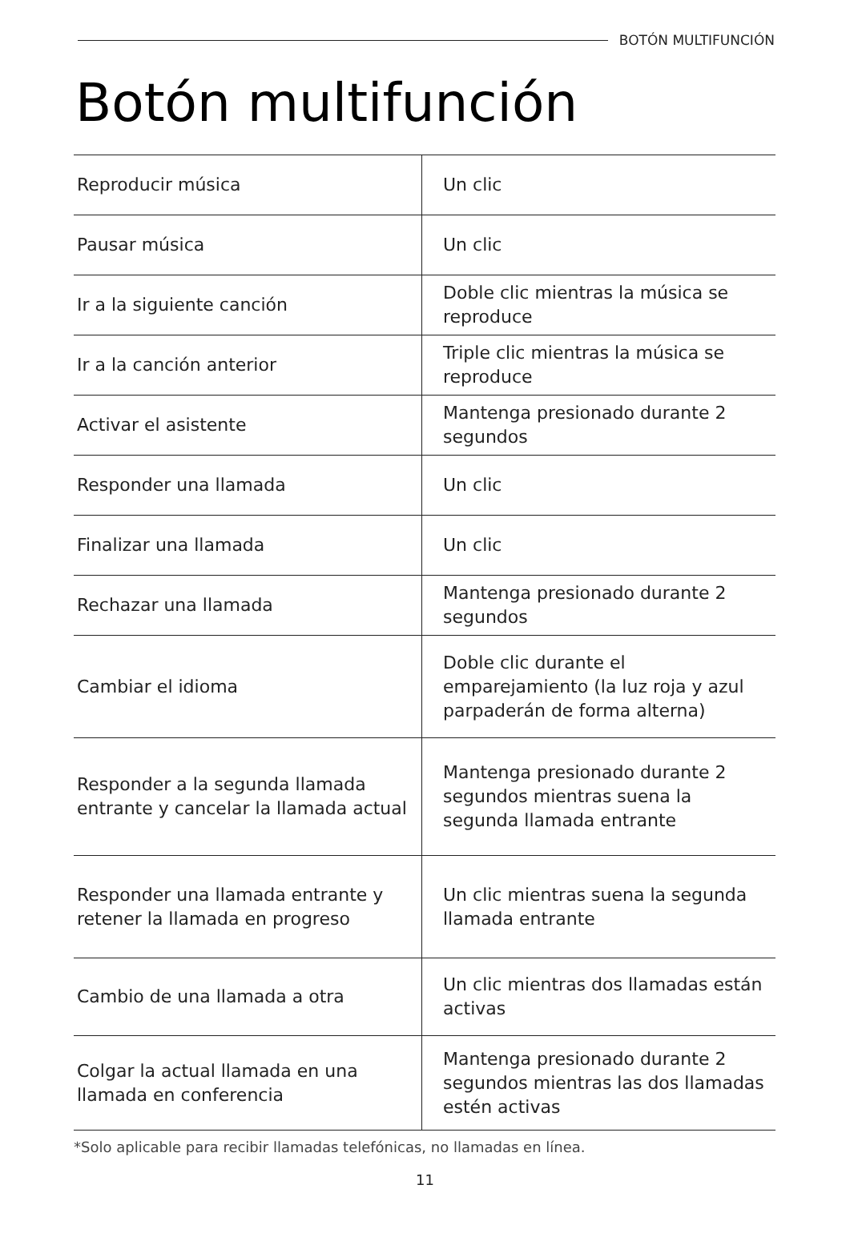BOTÓN MULTIFUNCIÓN
Botón multifunción
| Reproducir música | Un clic |
| Pausar música | Un clic |
| Ir a la siguiente canción | Doble clic mientras la música se reproduce |
| Ir a la canción anterior | Triple clic mientras la música se reproduce |
| Activar el asistente | Mantenga presionado durante 2 segundos |
| Responder una llamada | Un clic |
| Finalizar una llamada | Un clic |
| Rechazar una llamada | Mantenga presionado durante 2 segundos |
| Cambiar el idioma | Doble clic durante el emparejamiento (la luz roja y azul parpaderán de forma alterna) |
| Responder a la segunda llamada entrante y cancelar la llamada actual | Mantenga presionado durante 2 segundos mientras suena la segunda llamada entrante |
| Responder una llamada entrante y retener la llamada en progreso | Un clic mientras suena la segunda llamada entrante |
| Cambio de una llamada a otra | Un clic mientras dos llamadas están activas |
| Colgar la actual llamada en una llamada en conferencia | Mantenga presionado durante 2 segundos mientras las dos llamadas estén activas |
*Solo aplicable para recibir llamadas telefónicas, no llamadas en línea.
11